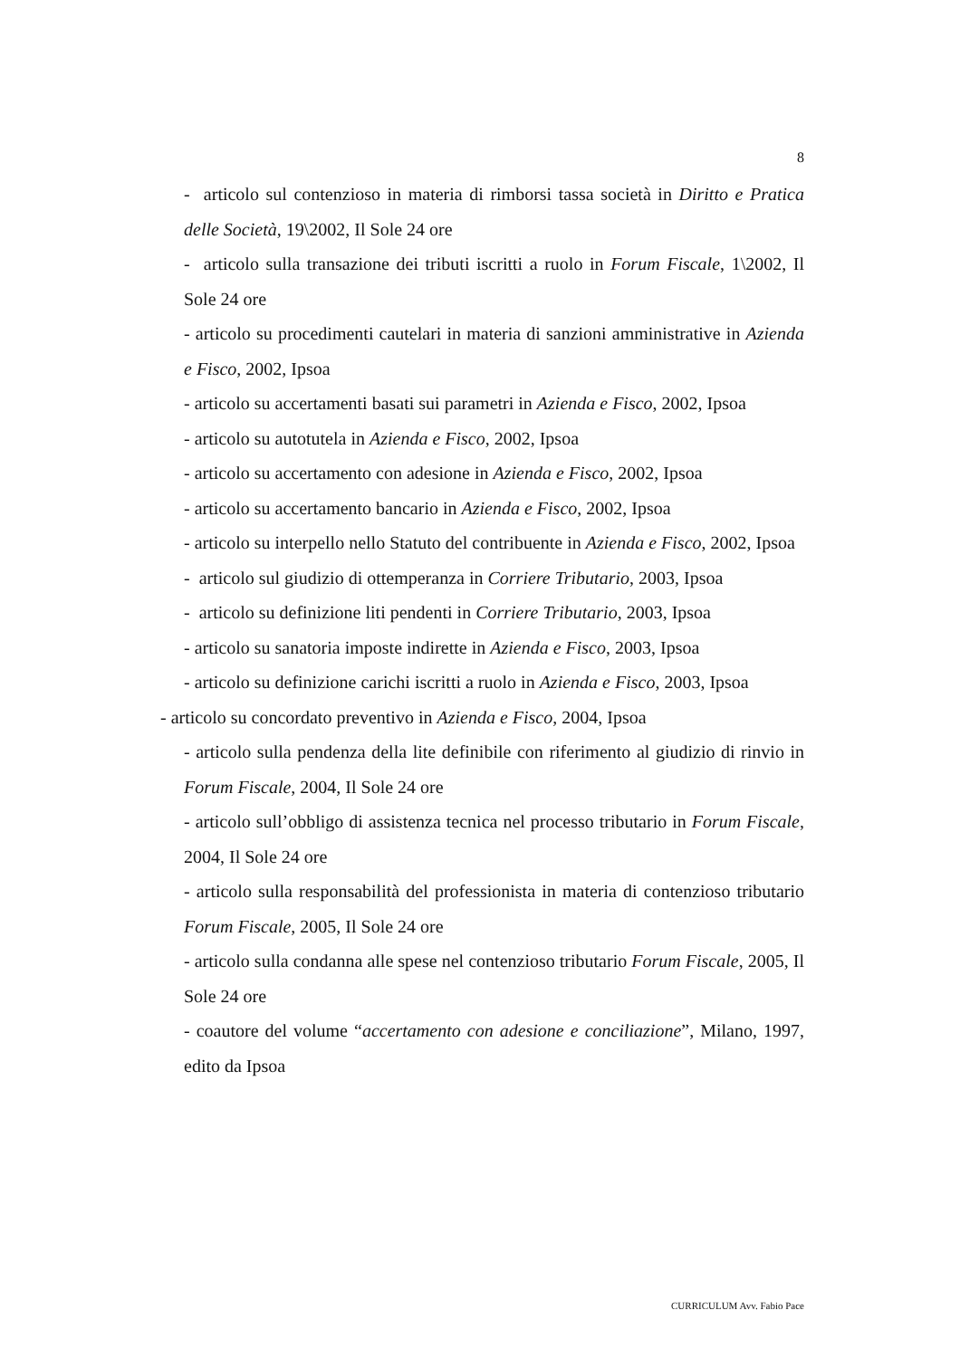8
- articolo sul contenzioso in materia di rimborsi tassa società in Diritto e Pratica delle Società, 19\2002, Il Sole 24 ore
- articolo sulla transazione dei tributi iscritti a ruolo in Forum Fiscale, 1\2002, Il Sole 24 ore
- articolo su procedimenti cautelari in materia di sanzioni amministrative in Azienda e Fisco, 2002, Ipsoa
- articolo su accertamenti basati sui parametri in Azienda e Fisco, 2002, Ipsoa
- articolo su autotutela in Azienda e Fisco, 2002, Ipsoa
- articolo su accertamento con adesione in Azienda e Fisco, 2002, Ipsoa
- articolo su accertamento bancario in Azienda e Fisco, 2002, Ipsoa
- articolo su interpello nello Statuto del contribuente in Azienda e Fisco, 2002, Ipsoa
- articolo sul giudizio di ottemperanza in Corriere Tributario, 2003, Ipsoa
- articolo su definizione liti pendenti in Corriere Tributario, 2003, Ipsoa
- articolo su sanatoria imposte indirette in Azienda e Fisco, 2003, Ipsoa
- articolo su definizione carichi iscritti a ruolo in Azienda e Fisco, 2003, Ipsoa
- articolo su concordato preventivo in Azienda e Fisco, 2004, Ipsoa
- articolo sulla pendenza della lite definibile con riferimento al giudizio di rinvio in Forum Fiscale, 2004, Il Sole 24 ore
- articolo sull’obbligo di assistenza tecnica nel processo tributario in Forum Fiscale, 2004, Il Sole 24 ore
- articolo sulla responsabilità del professionista in materia di contenzioso tributario Forum Fiscale, 2005, Il Sole 24 ore
- articolo sulla condanna alle spese nel contenzioso tributario Forum Fiscale, 2005, Il Sole 24 ore
- coautore del volume “accertamento con adesione e conciliazione”, Milano, 1997, edito da Ipsoa
CURRICULUM Avv. Fabio Pace